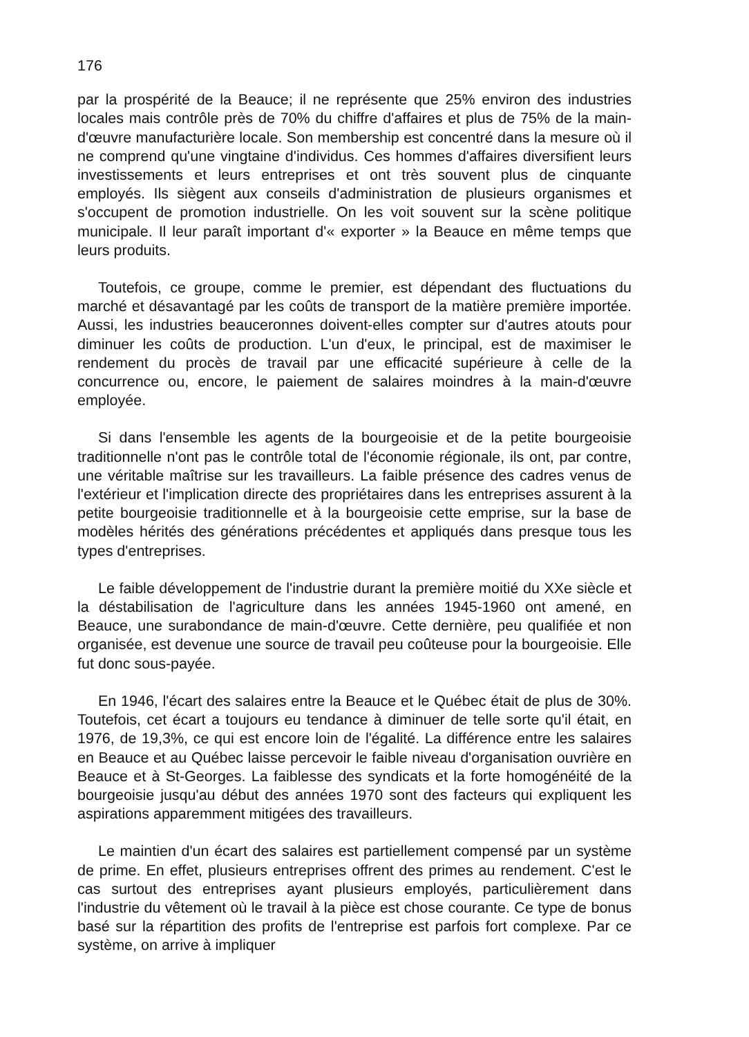176
par la prospérité de la Beauce; il ne représente que 25% environ des industries locales mais contrôle près de 70% du chiffre d'affaires et plus de 75% de la main-d'œuvre manufacturière locale. Son membership est concentré dans la mesure où il ne comprend qu'une vingtaine d'individus. Ces hommes d'affaires diversifient leurs investissements et leurs entreprises et ont très souvent plus de cinquante employés. Ils siègent aux conseils d'administration de plusieurs organismes et s'occupent de promotion industrielle. On les voit souvent sur la scène politique municipale. Il leur paraît important d'« exporter » la Beauce en même temps que leurs produits.
Toutefois, ce groupe, comme le premier, est dépendant des fluctuations du marché et désavantagé par les coûts de transport de la matière première importée. Aussi, les industries beauceronnes doivent-elles compter sur d'autres atouts pour diminuer les coûts de production. L'un d'eux, le principal, est de maximiser le rendement du procès de travail par une efficacité supérieure à celle de la concurrence ou, encore, le paiement de salaires moindres à la main-d'œuvre employée.
Si dans l'ensemble les agents de la bourgeoisie et de la petite bourgeoisie traditionnelle n'ont pas le contrôle total de l'économie régionale, ils ont, par contre, une véritable maîtrise sur les travailleurs. La faible présence des cadres venus de l'extérieur et l'implication directe des propriétaires dans les entreprises assurent à la petite bourgeoisie traditionnelle et à la bourgeoisie cette emprise, sur la base de modèles hérités des générations précédentes et appliqués dans presque tous les types d'entreprises.
Le faible développement de l'industrie durant la première moitié du XXe siècle et la déstabilisation de l'agriculture dans les années 1945-1960 ont amené, en Beauce, une surabondance de main-d'œuvre. Cette dernière, peu qualifiée et non organisée, est devenue une source de travail peu coûteuse pour la bourgeoisie. Elle fut donc sous-payée.
En 1946, l'écart des salaires entre la Beauce et le Québec était de plus de 30%. Toutefois, cet écart a toujours eu tendance à diminuer de telle sorte qu'il était, en 1976, de 19,3%, ce qui est encore loin de l'égalité. La différence entre les salaires en Beauce et au Québec laisse percevoir le faible niveau d'organisation ouvrière en Beauce et à St-Georges. La faiblesse des syndicats et la forte homogénéité de la bourgeoisie jusqu'au début des années 1970 sont des facteurs qui expliquent les aspirations apparemment mitigées des travailleurs.
Le maintien d'un écart des salaires est partiellement compensé par un système de prime. En effet, plusieurs entreprises offrent des primes au rendement. C'est le cas surtout des entreprises ayant plusieurs employés, particulièrement dans l'industrie du vêtement où le travail à la pièce est chose courante. Ce type de bonus basé sur la répartition des profits de l'entreprise est parfois fort complexe. Par ce système, on arrive à impliquer